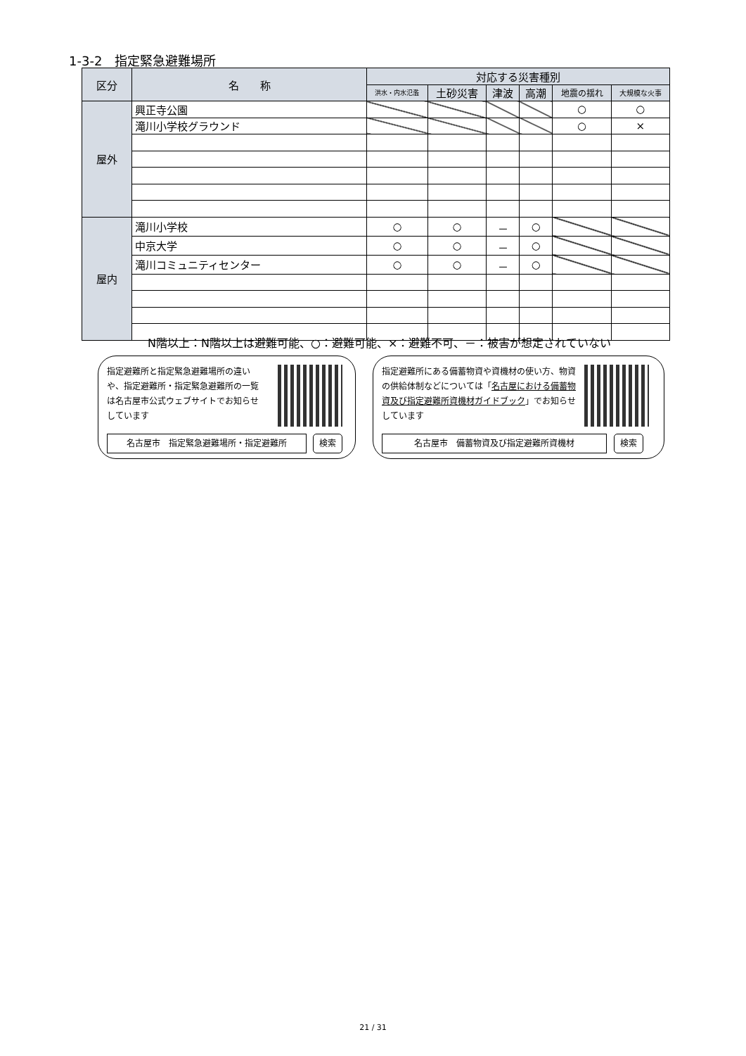1-3-2　指定緊急避難場所
| 区分 | 名 称 | 対応する災害種別 | | | | | |
| --- | --- | --- | --- | --- | --- | --- | --- |
| | | 洪水・内水氾濫 | 土砂災害 | 津波 | 高潮 | 地震の揺れ | 大規模な火事 |
| 屋外 | 興正寺公園 | | | | | ○ | ○ |
| | 滝川小学校グラウンド | | | | | ○ | × |
| 屋内 | 滝川小学校 | ○ | ○ | － | ○ | | |
| | 中京大学 | ○ | ○ | － | ○ | | |
| | 滝川コミュニティセンター | ○ | ○ | － | ○ | | |
N階以上：N階以上は避難可能、○：避難可能、×：避難不可、－：被害が想定されていない
指定避難所と指定緊急避難場所の違いや、指定避難所・指定緊急避難所の一覧は名古屋市公式ウェブサイトでお知らせしています
名古屋市　指定緊急避難場所・指定避難所 検索
指定避難所にある備蓄物資や資機材の使い方、物資の供給体制などについては「名古屋における備蓄物資及び指定避難所資機材ガイドブック」でお知らせしています
名古屋市　備蓄物資及び指定避難所資機材 検索
21 / 31